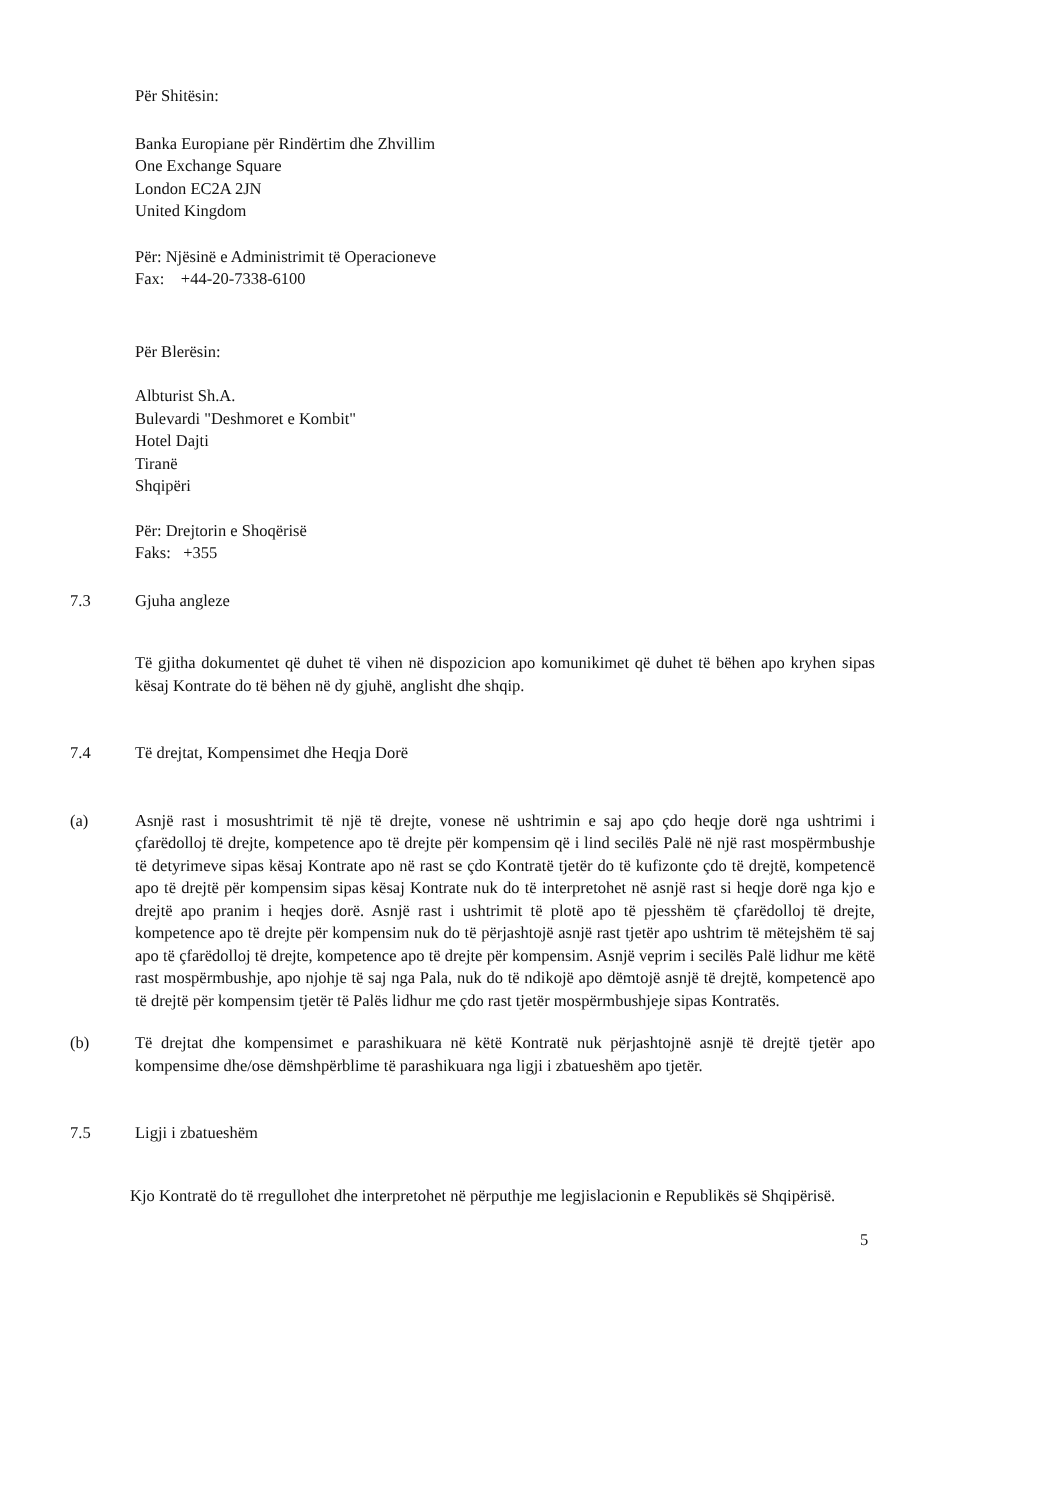Për Shitësin:
Banka Europiane për Rindërtim dhe Zhvillim
One Exchange Square
London EC2A 2JN
United Kingdom
Për: Njësinë e Administrimit të Operacioneve
Fax: +44-20-7338-6100
Për Blerësin:
Albturist Sh.A.
Bulevardi "Deshmoret e Kombit"
Hotel Dajti
Tiranë
Shqipëri
Për: Drejtorin e Shoqërisë
Faks: +355
7.3 Gjuha angleze
Të gjitha dokumentet që duhet të vihen në dispozicion apo komunikimet që duhet të bëhen apo kryhen sipas kësaj Kontrate do të bëhen në dy gjuhë, anglisht dhe shqip.
7.4 Të drejtat, Kompensimet dhe Heqja Dorë
(a) Asnjë rast i mosushtrimit të një të drejte, vonese në ushtrimin e saj apo çdo heqje dorë nga ushtrimi i çfarëdolloj të drejte, kompetence apo të drejte për kompensim që i lind secilës Palë në një rast mospërmbushje të detyrimeve sipas kësaj Kontrate apo në rast se çdo Kontratë tjetër do të kufizonte çdo të drejtë, kompetencë apo të drejtë për kompensim sipas kësaj Kontrate nuk do të interpretohet në asnjë rast si heqje dorë nga kjo e drejtë apo pranim i heqjes dorë. Asnjë rast i ushtrimit të plotë apo të pjesshëm të çfarëdolloj të drejte, kompetence apo të drejte për kompensim nuk do të përjashtojë asnjë rast tjetër apo ushtrim të mëtejshëm të saj apo të çfarëdolloj të drejte, kompetence apo të drejte për kompensim. Asnjë veprim i secilës Palë lidhur me këtë rast mospërmbushje, apo njohje të saj nga Pala, nuk do të ndikojë apo dëmtojë asnjë të drejtë, kompetencë apo të drejtë për kompensim tjetër të Palës lidhur me çdo rast tjetër mospërmbushjeje sipas Kontratës.
(b) Të drejtat dhe kompensimet e parashikuara në këtë Kontratë nuk përjashtojnë asnjë të drejtë tjetër apo kompensime dhe/ose dëmshpërblime të parashikuara nga ligji i zbatueshëm apo tjetër.
7.5 Ligji i zbatueshëm
Kjo Kontratë do të rregullohet dhe interpretohet në përputhje me legjislacionin e Republikës së Shqipërisë.
5